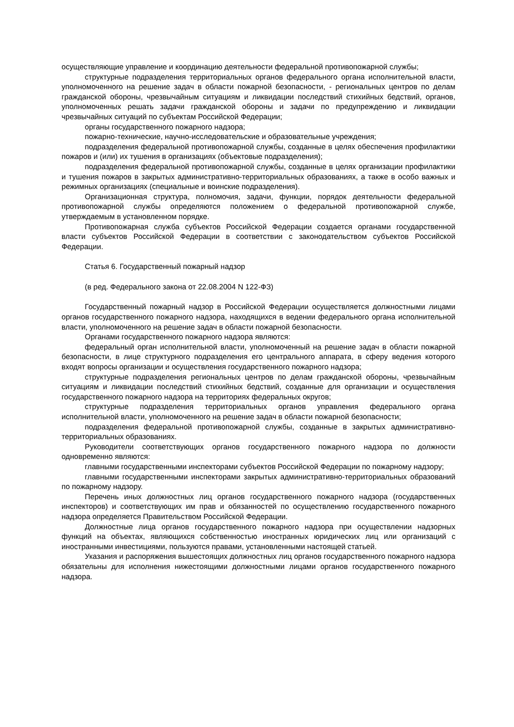осуществляющие управление и координацию деятельности федеральной противопожарной службы;
структурные подразделения территориальных органов федерального органа исполнительной власти, уполномоченного на решение задач в области пожарной безопасности, - региональных центров по делам гражданской обороны, чрезвычайным ситуациям и ликвидации последствий стихийных бедствий, органов, уполномоченных решать задачи гражданской обороны и задачи по предупреждению и ликвидации чрезвычайных ситуаций по субъектам Российской Федерации;
органы государственного пожарного надзора;
пожарно-технические, научно-исследовательские и образовательные учреждения;
подразделения федеральной противопожарной службы, созданные в целях обеспечения профилактики пожаров и (или) их тушения в организациях (объектовые подразделения);
подразделения федеральной противопожарной службы, созданные в целях организации профилактики и тушения пожаров в закрытых административно-территориальных образованиях, а также в особо важных и режимных организациях (специальные и воинские подразделения).
Организационная структура, полномочия, задачи, функции, порядок деятельности федеральной противопожарной службы определяются положением о федеральной противопожарной службе, утверждаемым в установленном порядке.
Противопожарная служба субъектов Российской Федерации создается органами государственной власти субъектов Российской Федерации в соответствии с законодательством субъектов Российской Федерации.
Статья 6. Государственный пожарный надзор
(в ред. Федерального закона от 22.08.2004 N 122-ФЗ)
Государственный пожарный надзор в Российской Федерации осуществляется должностными лицами органов государственного пожарного надзора, находящихся в ведении федерального органа исполнительной власти, уполномоченного на решение задач в области пожарной безопасности.
Органами государственного пожарного надзора являются:
федеральный орган исполнительной власти, уполномоченный на решение задач в области пожарной безопасности, в лице структурного подразделения его центрального аппарата, в сферу ведения которого входят вопросы организации и осуществления государственного пожарного надзора;
структурные подразделения региональных центров по делам гражданской обороны, чрезвычайным ситуациям и ликвидации последствий стихийных бедствий, созданные для организации и осуществления государственного пожарного надзора на территориях федеральных округов;
структурные подразделения территориальных органов управления федерального органа исполнительной власти, уполномоченного на решение задач в области пожарной безопасности;
подразделения федеральной противопожарной службы, созданные в закрытых административно-территориальных образованиях.
Руководители соответствующих органов государственного пожарного надзора по должности одновременно являются:
главными государственными инспекторами субъектов Российской Федерации по пожарному надзору;
главными государственными инспекторами закрытых административно-территориальных образований по пожарному надзору.
Перечень иных должностных лиц органов государственного пожарного надзора (государственных инспекторов) и соответствующих им прав и обязанностей по осуществлению государственного пожарного надзора определяется Правительством Российской Федерации.
Должностные лица органов государственного пожарного надзора при осуществлении надзорных функций на объектах, являющихся собственностью иностранных юридических лиц или организаций с иностранными инвестициями, пользуются правами, установленными настоящей статьей.
Указания и распоряжения вышестоящих должностных лиц органов государственного пожарного надзора обязательны для исполнения нижестоящими должностными лицами органов государственного пожарного надзора.